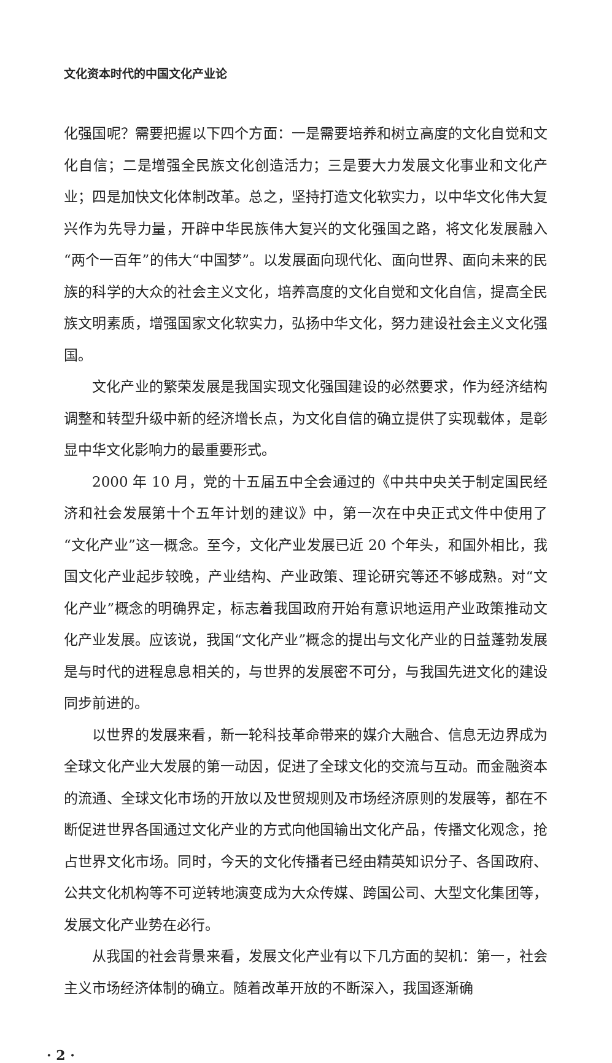文化资本时代的中国文化产业论
化强国呢？需要把握以下四个方面：一是需要培养和树立高度的文化自觉和文化自信；二是增强全民族文化创造活力；三是要大力发展文化事业和文化产业；四是加快文化体制改革。总之，坚持打造文化软实力，以中华文化伟大复兴作为先导力量，开辟中华民族伟大复兴的文化强国之路，将文化发展融入“两个一百年”的伟大“中国梦”。以发展面向现代化、面向世界、面向未来的民族的科学的大众的社会主义文化，培养高度的文化自觉和文化自信，提高全民族文明素质，增强国家文化软实力，弘扬中华文化，努力建设社会主义文化强国。
文化产业的繁荣发展是我国实现文化强国建设的必然要求，作为经济结构调整和转型升级中新的经济增长点，为文化自信的确立提供了实现载体，是彰显中华文化影响力的最重要形式。
2000 年 10 月，党的十五届五中全会通过的《中共中央关于制定国民经济和社会发展第十个五年计划的建议》中，第一次在中央正式文件中使用了“文化产业”这一概念。至今，文化产业发展已近 20 个年头，和国外相比，我国文化产业起步较晚，产业结构、产业政策、理论研究等还不够成熟。对“文化产业”概念的明确界定，标志着我国政府开始有意识地运用产业政策推动文化产业发展。应该说，我国“文化产业”概念的提出与文化产业的日益蓬勃发展是与时代的进程息息相关的，与世界的发展密不可分，与我国先进文化的建设同步前进的。
以世界的发展来看，新一轮科技革命带来的媒介大融合、信息无边界成为全球文化产业大发展的第一动因，促进了全球文化的交流与互动。而金融资本的流通、全球文化市场的开放以及世贸规则及市场经济原则的发展等，都在不断促进世界各国通过文化产业的方式向他国输出文化产品，传播文化观念，抢占世界文化市场。同时，今天的文化传播者已经由精英知识分子、各国政府、公共文化机构等不可逆转地演变成为大众传媒、跨国公司、大型文化集团等，发展文化产业势在必行。
从我国的社会背景来看，发展文化产业有以下几方面的契机：第一，社会主义市场经济体制的确立。随着改革开放的不断深入，我国逐渐确
· 2 ·